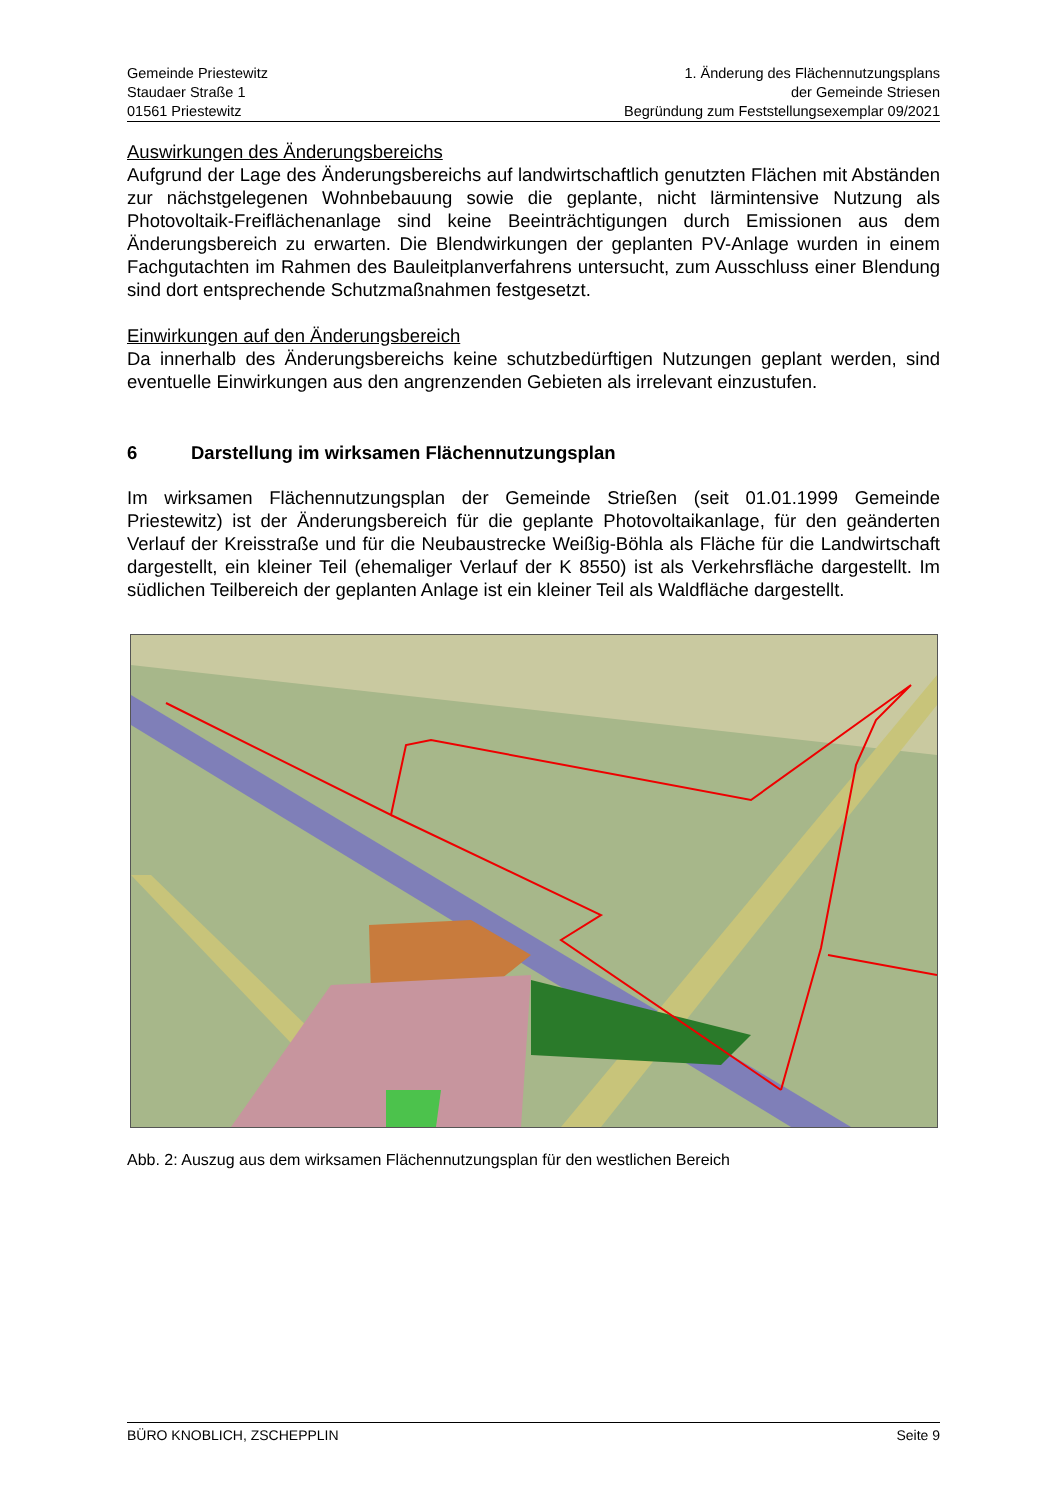Gemeinde Priestewitz
Staudaer Straße 1
01561 Priestewitz
1. Änderung des Flächennutzungsplans
der Gemeinde Striesen
Begründung zum Feststellungsexemplar 09/2021
Auswirkungen des Änderungsbereichs
Aufgrund der Lage des Änderungsbereichs auf landwirtschaftlich genutzten Flächen mit Abständen zur nächstgelegenen Wohnbebauung sowie die geplante, nicht lärmintensive Nutzung als Photovoltaik-Freiflächenanlage sind keine Beeinträchtigungen durch Emissionen aus dem Änderungsbereich zu erwarten. Die Blendwirkungen der geplanten PV-Anlage wurden in einem Fachgutachten im Rahmen des Bauleitplanverfahrens untersucht, zum Ausschluss einer Blendung sind dort entsprechende Schutzmaßnahmen festgesetzt.
Einwirkungen auf den Änderungsbereich
Da innerhalb des Änderungsbereichs keine schutzbedürftigen Nutzungen geplant werden, sind eventuelle Einwirkungen aus den angrenzenden Gebieten als irrelevant einzustufen.
6 Darstellung im wirksamen Flächennutzungsplan
Im wirksamen Flächennutzungsplan der Gemeinde Strießen (seit 01.01.1999 Gemeinde Priestewitz) ist der Änderungsbereich für die geplante Photovoltaikanlage, für den geänderten Verlauf der Kreisstraße und für die Neubaustrecke Weißig-Böhla als Fläche für die Landwirtschaft dargestellt, ein kleiner Teil (ehemaliger Verlauf der K 8550) ist als Verkehrsfläche dargestellt. Im südlichen Teilbereich der geplanten Anlage ist ein kleiner Teil als Waldfläche dargestellt.
Abb. 2: Auszug aus dem wirksamen Flächennutzungsplan für den westlichen Bereich
BÜRO KNOBLICH, ZSCHEPPLIN Seite 9